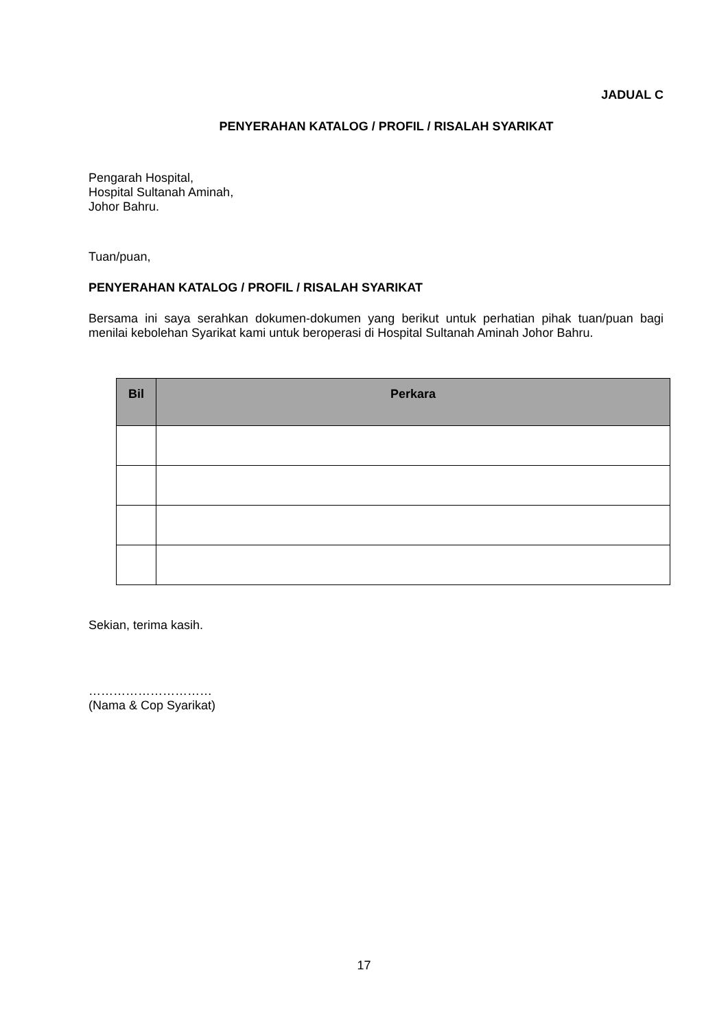JADUAL C
PENYERAHAN KATALOG / PROFIL / RISALAH SYARIKAT
Pengarah Hospital,
Hospital Sultanah Aminah,
Johor Bahru.
Tuan/puan,
PENYERAHAN KATALOG / PROFIL / RISALAH SYARIKAT
Bersama ini saya serahkan dokumen-dokumen yang berikut untuk perhatian pihak tuan/puan bagi menilai kebolehan Syarikat kami untuk beroperasi di Hospital Sultanah Aminah Johor Bahru.
| Bil | Perkara |
| --- | --- |
Sekian, terima kasih.
…………………………
(Nama & Cop Syarikat)
17